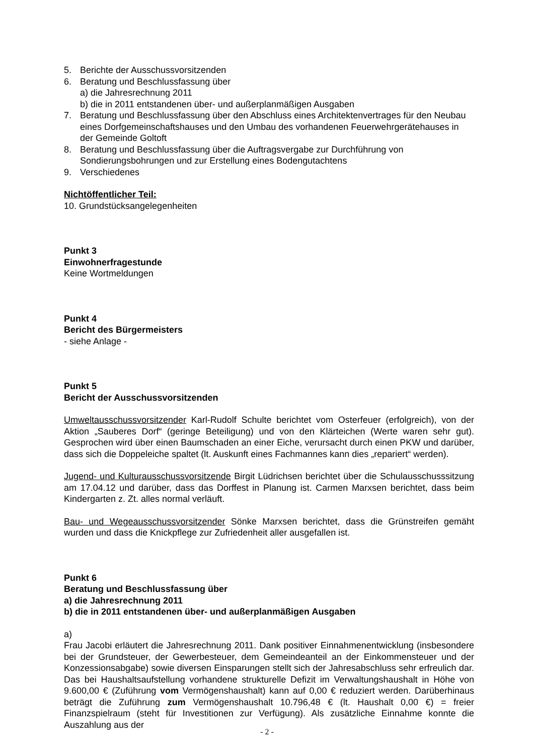5. Berichte der Ausschussvorsitzenden
6. Beratung und Beschlussfassung über
a) die Jahresrechnung 2011
b) die in 2011 entstandenen über- und außerplanmäßigen Ausgaben
7. Beratung und Beschlussfassung über den Abschluss eines Architektenvertrages für den Neubau eines Dorfgemeinschaftshauses und den Umbau des vorhandenen Feuerwehrgerätehauses in der Gemeinde Goltoft
8. Beratung und Beschlussfassung über die Auftragsvergabe zur Durchführung von Sondierungsbohrungen und zur Erstellung eines Bodengutachtens
9. Verschiedenes
Nichtöffentlicher Teil:
10. Grundstücksangelegenheiten
Punkt 3
Einwohnerfragestunde
Keine Wortmeldungen
Punkt 4
Bericht des Bürgermeisters
- siehe Anlage -
Punkt 5
Bericht der Ausschussvorsitzenden
Umweltausschussvorsitzender Karl-Rudolf Schulte berichtet vom Osterfeuer (erfolgreich), von der Aktion „Sauberes Dorf“ (geringe Beteiligung) und von den Klärteichen (Werte waren sehr gut). Gesprochen wird über einen Baumschaden an einer Eiche, verursacht durch einen PKW und darüber, dass sich die Doppeleiche spaltet (lt. Auskunft eines Fachmannes kann dies „repariert“ werden).
Jugend- und Kulturausschussvorsitzende Birgit Lüdrichsen berichtet über die Schulausschusssitzung am 17.04.12 und darüber, dass das Dorffest in Planung ist. Carmen Marxsen berichtet, dass beim Kindergarten z. Zt. alles normal verläuft.
Bau- und Wegeausschussvorsitzender Sönke Marxsen berichtet, dass die Grünstreifen gemäht wurden und dass die Knickpflege zur Zufriedenheit aller ausgefallen ist.
Punkt 6
Beratung und Beschlussfassung über
a) die Jahresrechnung 2011
b) die in 2011 entstandenen über- und außerplanmäßigen Ausgaben
a)
Frau Jacobi erläutert die Jahresrechnung 2011. Dank positiver Einnahmenentwicklung (insbesondere bei der Grundsteuer, der Gewerbesteuer, dem Gemeindeanteil an der Einkommensteuer und der Konzessionsabgabe) sowie diversen Einsparungen stellt sich der Jahresabschluss sehr erfreulich dar. Das bei Haushaltsaufstellung vorhandene strukturelle Defizit im Verwaltungshaushalt in Höhe von 9.600,00 € (Zuführung vom Vermögenshaushalt) kann auf 0,00 € reduziert werden. Darüberhinaus beträgt die Zuführung zum Vermögenshaushalt 10.796,48 € (lt. Haushalt 0,00 €) = freier Finanzspielraum (steht für Investitionen zur Verfügung). Als zusätzliche Einnahme konnte die Auszahlung aus der
- 2 -